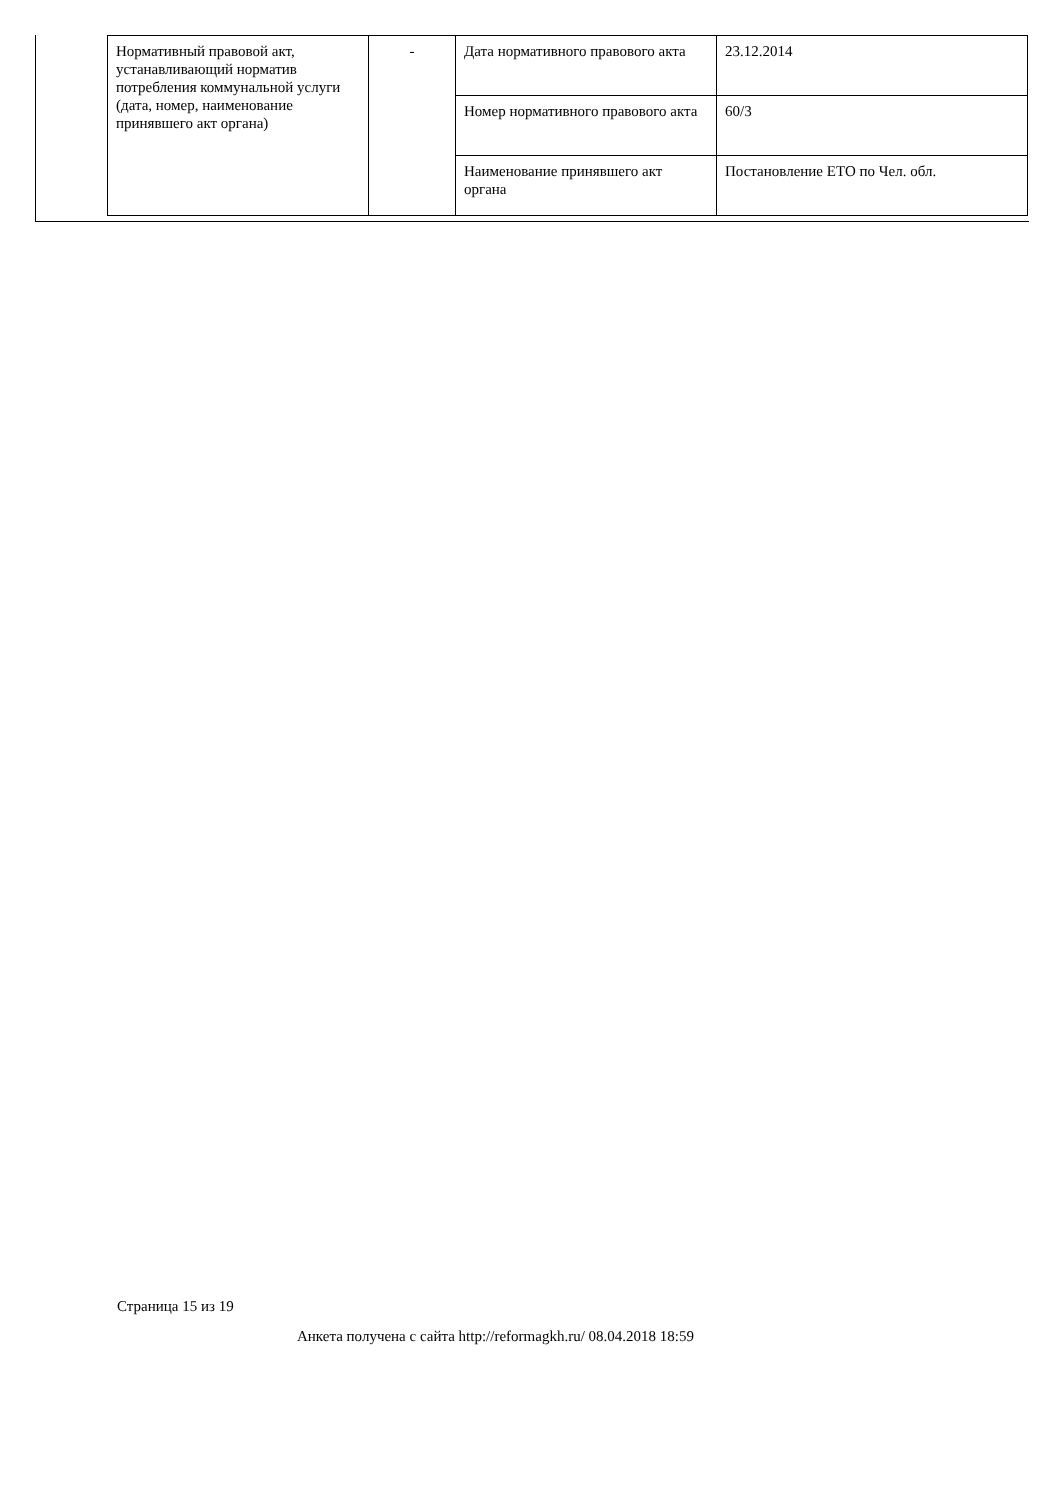| Нормативный правовой акт, устанавливающий норматив потребления коммунальной услуги (дата, номер, наименование принявшего акт органа) | - | Дата нормативного правового акта | 23.12.2014 |
| | | Номер нормативного правового акта | 60/3 |
| | | Наименование принявшего акт органа | Постановление ЕТО по Чел. обл. |
Страница 15 из 19
Анкета получена с сайта http://reformagkh.ru/ 08.04.2018 18:59